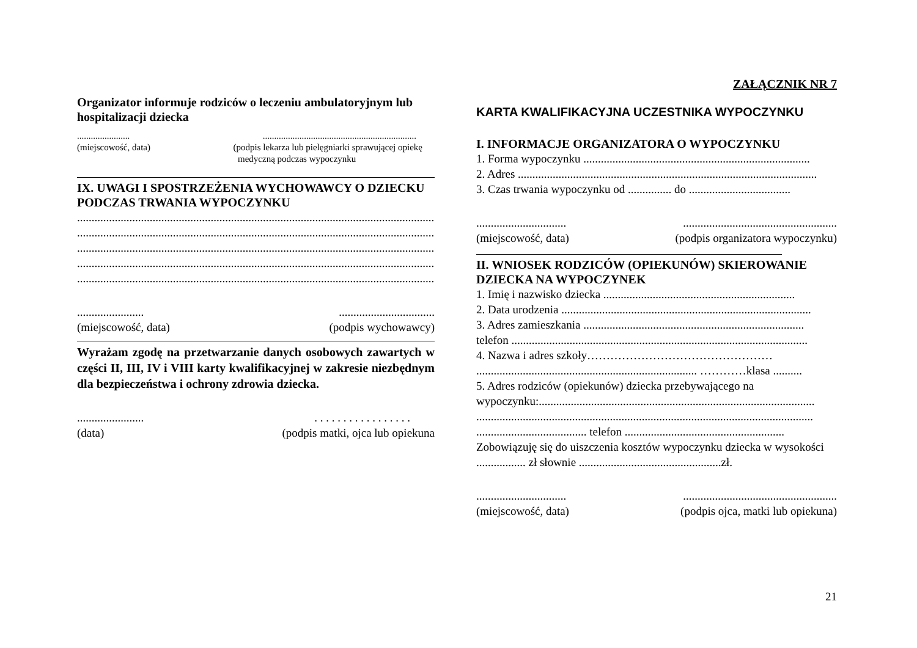Organizator informuje rodziców o leczeniu ambulatoryjnym lub hospitalizacji dziecka
..........................................................................................
(miejscowość, data) (podpis lekarza lub pielęgniarki sprawującej opiekę
medyczną podczas wypoczynku
IX. UWAGI I SPOSTRZEŻENIA WYCHOWAWCY O DZIECKU PODCZAS TRWANIA WYPOCZYNKU
..............................................................................................................................................
..............................................................................................................................................
..............................................................................................................................................
..............................................................................................................................................
..............................................................................................................................................
........................................................
(miejscowość, data) (podpis wychowawcy)
Wyrażam zgodę na przetwarzanie danych osobowych zawartych w części II, III, IV i VIII karty kwalifikacyjnej w zakresie niezbędnym dla bezpieczeństwa i ochrony zdrowia dziecka.
........................ . . . . . . . . . . . . . . . .
(data) (podpis matki, ojca lub opiekuna
ZAŁĄCZNIK NR 7
KARTA KWALIFIKACYJNA UCZESTNIKA WYPOCZYNKU
I. INFORMACJE ORGANIZATORA O WYPOCZYNKU
1. Forma wypoczynku ..............................................................................
2. Adres .......................................................................................................
3. Czas trwania wypoczynku od ............... do ...................................
....................................................................................
(miejscowość, data) (podpis organizatora wypoczynku)
II. WNIOSEK RODZICÓW (OPIEKUNÓW) SKIEROWANIE DZIECKA NA WYPOCZYNEK
1. Imię i nazwisko dziecka ..................................................................
2. Data urodzenia ......................................................................................
3. Adres zamieszkania ............................................................................
telefon ......................................................................................................
4. Nazwa i adres szkoły…………………………………………
............................................................................ …………klasa ..........
5. Adres rodziców (opiekunów) dziecka przebywającego na
wypoczynku:...............................................................................................
....................................................................................................................
...................................... telefon .......................................................
Zobowiązuję się do uiszczenia kosztów wypoczynku dziecka w wysokości
................. zł słownie .................................................zł.
....................................................................................
(miejscowość, data) (podpis ojca, matki lub opiekuna)
21